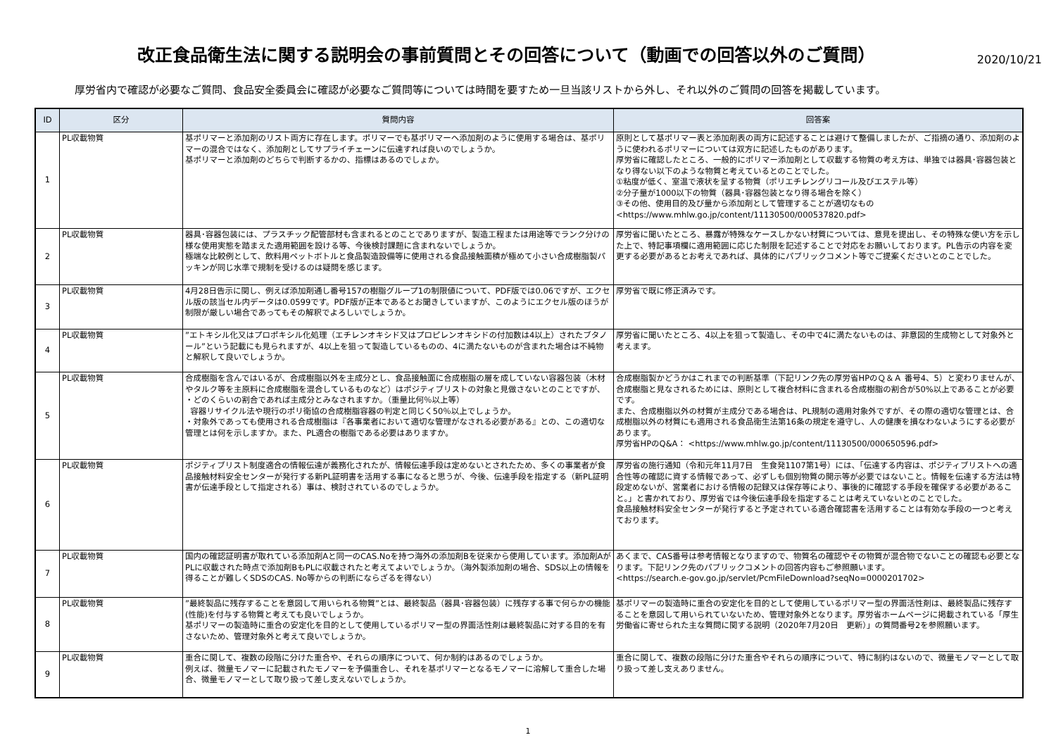改正食品衛生法に関する説明会の事前質問とその回答について（動画での回答以外のご質問）
2020/10/21
厚労省内で確認が必要なご質問、食品安全委員会に確認が必要なご質問等については時間を要すため一旦当該リストから外し、それ以外のご質問の回答を掲載しています。
| ID | 区分 | 質問内容 | 回答案 |
| --- | --- | --- | --- |
| 1 | PL収載物質 | 基ポリマーと添加剤のリスト両方に存在します。ポリマーでも基ポリマーへ添加剤のように使用する場合は、基ポリマーの混合ではなく、添加剤としてサプライチェーンに伝達すれば良いのでしょうか。 基ポリマーと添加剤のどちらで判断するかの、指標はあるのでしょか。 | 原則として基ポリマー表と添加剤表の両方に記述することは避けて整備しましたが、ご指摘の通り、添加剤のように使われるポリマーについては双方に記述したものがあります。 厚労省に確認したところ、一般的にポリマー添加剤として収載する物質の考え方は、単独では器具･容器包装となり得ない以下のような物質と考えているとのことでした。 ①粘度が低く、室温で液状を呈する物質（ポリエチレングリコール及びエステル等） ②分子量が1000以下の物質（器具･容器包装となり得る場合を除く） ③その他、使用目的及び量から添加剤として管理することが適切なもの <https://www.mhlw.go.jp/content/11130500/000537820.pdf> |
| 2 | PL収載物質 | 器具･容器包装には、プラスチック配管部材も含まれるとのことでありますが、製造工程または用途等でランク分けの様な使用実態を踏まえた適用範囲を設ける等、今後検討課題に含まれないでしょうか。 極端な比較例として、飲料用ペットボトルと食品製造設備等に使用される食品接触面積が極めて小さい合成樹脂製パッキンが同じ水準で規制を受けるのは疑問を感じます。 | 厚労省に聞いたところ、暴露が特殊なケースしかない材質については、意見を提出し、その特殊な使い方を示した上で、特記事項欄に適用範囲に応じた制限を記述することで対応をお願いしております。PL告示の内容を変更する必要があるとお考えであれば、具体的にパブリックコメント等でご提案くださいとのことでした。 |
| 3 | PL収載物質 | 4月28日告示に関し、例えば添加剤通し番号157の樹脂グループ1の制限値について、PDF版では0.06ですが、エクセル版の該当セル内データは0.0599です。PDF版が正本であるとお聞きしていますが、このようにエクセル版のほうが制限が厳しい場合であってもその解釈でよろしいでしょうか。 | 厚労省で既に修正済みです。 |
| 4 | PL収載物質 | ”エトキシル化又はプロポキシル化処理（エチレンオキシド又はプロピレンオキシドの付加数は4以上）されたブタノール”という記載にも見られますが、4以上を狙って製造しているものの、4に満たないものが含まれた場合は不純物と解釈して良いでしょうか。 | 厚労省に聞いたところ、4以上を狙って製造し、その中で4に満たないものは、非意図的生成物として対象外と考えます。 |
| 5 | PL収載物質 | 合成樹脂を含んではいるが、合成樹脂以外を主成分とし、食品接触面に合成樹脂の層を成していない容器包装（木材やタルク等を主原料に合成樹脂を混合しているものなど）はポジティブリストの対象と見做さないとのことですが、 ・どのくらいの割合であれば主成分とみなされますか。（重量比何％以上等） 容器リサイクル法や現行のポリ衛協の合成樹脂容器の判定と同じく50％以上でしょうか。 ・対象外であっても使用される合成樹脂は『各事業者において適切な管理がなされる必要がある』との、この適切な管理とは何を示しますか。また、PL適合の樹脂である必要はありますか。 | 合成樹脂製かどうかはこれまでの判断基準（下記リンク先の厚労省HPのＱ＆Ａ 番号4、5）と変わりませんが、合成樹脂と見なされるためには、原則として複合材料に含まれる合成樹脂の割合が50%以上であることが必要です。 また、合成樹脂以外の材質が主成分である場合は、PL規制の適用対象外ですが、その際の適切な管理とは、合成樹脂以外の材質にも適用される食品衛生法第16条の規定を遵守し、人の健康を損なわないようにする必要があります。 厚労省HPのQ&A： <https://www.mhlw.go.jp/content/11130500/000650596.pdf> |
| 6 | PL収載物質 | ポジティブリスト制度適合の情報伝達が義務化されたが、情報伝達手段は定めないとされたため、多くの事業者が食品接触材料安全センターが発行する新PL証明書を活用する事になると思うが、今後、伝達手段を指定する（新PL証明書が伝達手段として指定される）事は、検討されているのでしょうか。 | 厚労省の施行通知（令和元年11月7日 生食発1107第1号）には、「伝達する内容は、ポジティブリストへの適合性等の確認に資する情報であって、必ずしも個別物質の開示等が必要ではないこと。情報を伝達する方法は特段定めないが、営業者における情報の記録又は保存等により、事後的に確認する手段を確保する必要があること。」と書かれており、厚労省では今後伝達手段を指定することは考えていないとのことでした。 食品接触材料安全センターが発行すると予定されている適合確認書を活用することは有効な手段の一つと考えております。 |
| 7 | PL収載物質 | 国内の確認証明書が取れている添加剤Aと同一のCAS.Noを持つ海外の添加剤Bを従来から使用しています。添加剤AがPLに収載された時点で添加剤BもPLに収載されたと考えてよいでしょうか。（海外製添加剤の場合、SDS以上の情報を得ることが難しくSDSのCAS. No等からの判断にならざるを得ない） | あくまで、CAS番号は参考情報となりますので、物質名の確認やその物質が混合物でないことの確認も必要となります。下記リンク先のパブリックコメントの回答内容もご参照願います。 <https://search.e-gov.go.jp/servlet/PcmFileDownload?seqNo=0000201702> |
| 8 | PL収載物質 | ”最終製品に残存することを意図して用いられる物質”とは、最終製品（器具･容器包装）に残存する事で何らかの機能(性能)を付与する物質と考えても良いでしょうか。 基ポリマーの製造時に重合の安定化を目的として使用しているポリマー型の界面活性剤は最終製品に対する目的を有さないため、管理対象外と考えて良いでしょうか。 | 基ポリマーの製造時に重合の安定化を目的として使用しているポリマー型の界面活性剤は、最終製品に残存することを意図して用いられていないため、管理対象外となります。厚労省ホームページに掲載されている「厚生労働省に寄せられた主な質問に関する説明（2020年7月20日 更新）」の質問番号2を参照願います。 |
| 9 | PL収載物質 | 重合に関して、複数の段階に分けた重合や、それらの順序について、何か制約はあるのでしょうか。 例えば、微量モノマーに記載されたモノマーを予備重合し、それを基ポリマーとなるモノマーに溶解して重合した場合、微量モノマーとして取り扱って差し支えないでしょうか。 | 重合に関して、複数の段階に分けた重合やそれらの順序について、特に制約はないので、微量モノマーとして取り扱って差し支えありません。 |
1